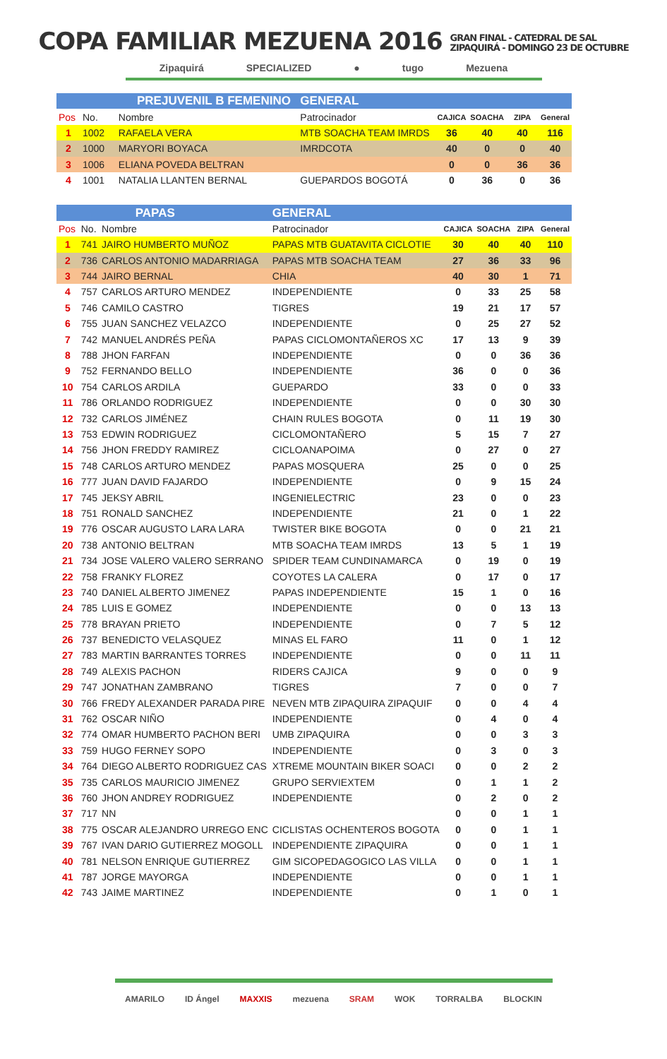COPA FAMILIAR MEZUENA 2016 GRAN FINAL - CATEDRAL DE SAL
ZIPAQUIRÁ - DOMINGO 23 DE OCTUBRE
Zipaquirá SPECIALIZED ● tugo Mezuena
| | PREJUVENIL B FEMENINO | | GENERAL | | | | |
| Pos | No. | Nombre | Patrocinador | CAJICA | SOACHA | ZIPA | General |
| 1 | 1002 | RAFAELA VERA | MTB SOACHA TEAM IMRDS | 36 | 40 | 40 | 116 |
| 2 | 1000 | MARYORI BOYACA | IMRDCOTA | 40 | 0 | 0 | 40 |
| 3 | 1006 | ELIANA POVEDA BELTRAN | | 0 | 0 | 36 | 36 |
| 4 | 1001 | NATALIA LLANTEN BERNAL | GUEPARDOS BOGOTÁ | 0 | 36 | 0 | 36 |
| | PAPAS | | GENERAL | | | | |
| Pos | No. | Nombre | Patrocinador | CAJICA | SOACHA | ZIPA | General |
| 1 | 741 | JAIRO HUMBERTO MUÑOZ | PAPAS MTB GUATAVITA CICLOTIE | 30 | 40 | 40 | 110 |
| 2 | 736 | CARLOS ANTONIO MADARRIAGA | PAPAS MTB SOACHA TEAM | 27 | 36 | 33 | 96 |
| 3 | 744 | JAIRO BERNAL | CHIA | 40 | 30 | 1 | 71 |
| 4 | 757 | CARLOS ARTURO MENDEZ | INDEPENDIENTE | 0 | 33 | 25 | 58 |
| 5 | 746 | CAMILO CASTRO | TIGRES | 19 | 21 | 17 | 57 |
| 6 | 755 | JUAN SANCHEZ VELAZCO | INDEPENDIENTE | 0 | 25 | 27 | 52 |
| 7 | 742 | MANUEL ANDRÉS PEÑA | PAPAS CICLOMONTAÑEROS XC | 17 | 13 | 9 | 39 |
| 8 | 788 | JHON FARFAN | INDEPENDIENTE | 0 | 0 | 36 | 36 |
| 9 | 752 | FERNANDO BELLO | INDEPENDIENTE | 36 | 0 | 0 | 36 |
| 10 | 754 | CARLOS ARDILA | GUEPARDO | 33 | 0 | 0 | 33 |
| 11 | 786 | ORLANDO RODRIGUEZ | INDEPENDIENTE | 0 | 0 | 30 | 30 |
| 12 | 732 | CARLOS JIMÉNEZ | CHAIN RULES BOGOTA | 0 | 11 | 19 | 30 |
| 13 | 753 | EDWIN RODRIGUEZ | CICLOMONTAÑERO | 5 | 15 | 7 | 27 |
| 14 | 756 | JHON FREDDY RAMIREZ | CICLOANAPOIMA | 0 | 27 | 0 | 27 |
| 15 | 748 | CARLOS ARTURO MENDEZ | PAPAS MOSQUERA | 25 | 0 | 0 | 25 |
| 16 | 777 | JUAN DAVID FAJARDO | INDEPENDIENTE | 0 | 9 | 15 | 24 |
| 17 | 745 | JEKSY ABRIL | INGENIELECTRIC | 23 | 0 | 0 | 23 |
| 18 | 751 | RONALD SANCHEZ | INDEPENDIENTE | 21 | 0 | 1 | 22 |
| 19 | 776 | OSCAR AUGUSTO LARA LARA | TWISTER BIKE BOGOTA | 0 | 0 | 21 | 21 |
| 20 | 738 | ANTONIO BELTRAN | MTB SOACHA TEAM IMRDS | 13 | 5 | 1 | 19 |
| 21 | 734 | JOSE VALERO VALERO SERRANO | SPIDER TEAM CUNDINAMARCA | 0 | 19 | 0 | 19 |
| 22 | 758 | FRANKY FLOREZ | COYOTES LA CALERA | 0 | 17 | 0 | 17 |
| 23 | 740 | DANIEL ALBERTO JIMENEZ | PAPAS INDEPENDIENTE | 15 | 1 | 0 | 16 |
| 24 | 785 | LUIS E GOMEZ | INDEPENDIENTE | 0 | 0 | 13 | 13 |
| 25 | 778 | BRAYAN PRIETO | INDEPENDIENTE | 0 | 7 | 5 | 12 |
| 26 | 737 | BENEDICTO VELASQUEZ | MINAS EL FARO | 11 | 0 | 1 | 12 |
| 27 | 783 | MARTIN BARRANTES TORRES | INDEPENDIENTE | 0 | 0 | 11 | 11 |
| 28 | 749 | ALEXIS PACHON | RIDERS CAJICA | 9 | 0 | 0 | 9 |
| 29 | 747 | JONATHAN ZAMBRANO | TIGRES | 7 | 0 | 0 | 7 |
| 30 | 766 | FREDY ALEXANDER PARADA PIRE | NEVEN MTB ZIPAQUIRA ZIPAQUIF | 0 | 0 | 4 | 4 |
| 31 | 762 | OSCAR NIÑO | INDEPENDIENTE | 0 | 4 | 0 | 4 |
| 32 | 774 | OMAR HUMBERTO PACHON BERI | UMB ZIPAQUIRA | 0 | 0 | 3 | 3 |
| 33 | 759 | HUGO FERNEY SOPO | INDEPENDIENTE | 0 | 3 | 0 | 3 |
| 34 | 764 | DIEGO ALBERTO RODRIGUEZ CAS | XTREME MOUNTAIN BIKER SOACI | 0 | 0 | 2 | 2 |
| 35 | 735 | CARLOS MAURICIO JIMENEZ | GRUPO SERVIEXTEM | 0 | 1 | 1 | 2 |
| 36 | 760 | JHON ANDREY RODRIGUEZ | INDEPENDIENTE | 0 | 2 | 0 | 2 |
| 37 | 717 | NN | | 0 | 0 | 1 | 1 |
| 38 | 775 | OSCAR ALEJANDRO URREGO ENC | CICLISTAS OCHENTEROS BOGOTA | 0 | 0 | 1 | 1 |
| 39 | 767 | IVAN DARIO GUTIERREZ MOGOLL | INDEPENDIENTE ZIPAQUIRA | 0 | 0 | 1 | 1 |
| 40 | 781 | NELSON ENRIQUE GUTIERREZ | GIM SICOPEDAGOGICO LAS VILLA | 0 | 0 | 1 | 1 |
| 41 | 787 | JORGE MAYORGA | INDEPENDIENTE | 0 | 0 | 1 | 1 |
| 42 | 743 | JAIME MARTINEZ | INDEPENDIENTE | 0 | 1 | 0 | 1 |
AMARILO ID Ángel MAXXIS mezuena SRAM WOK TORRALBA BLOCKIN